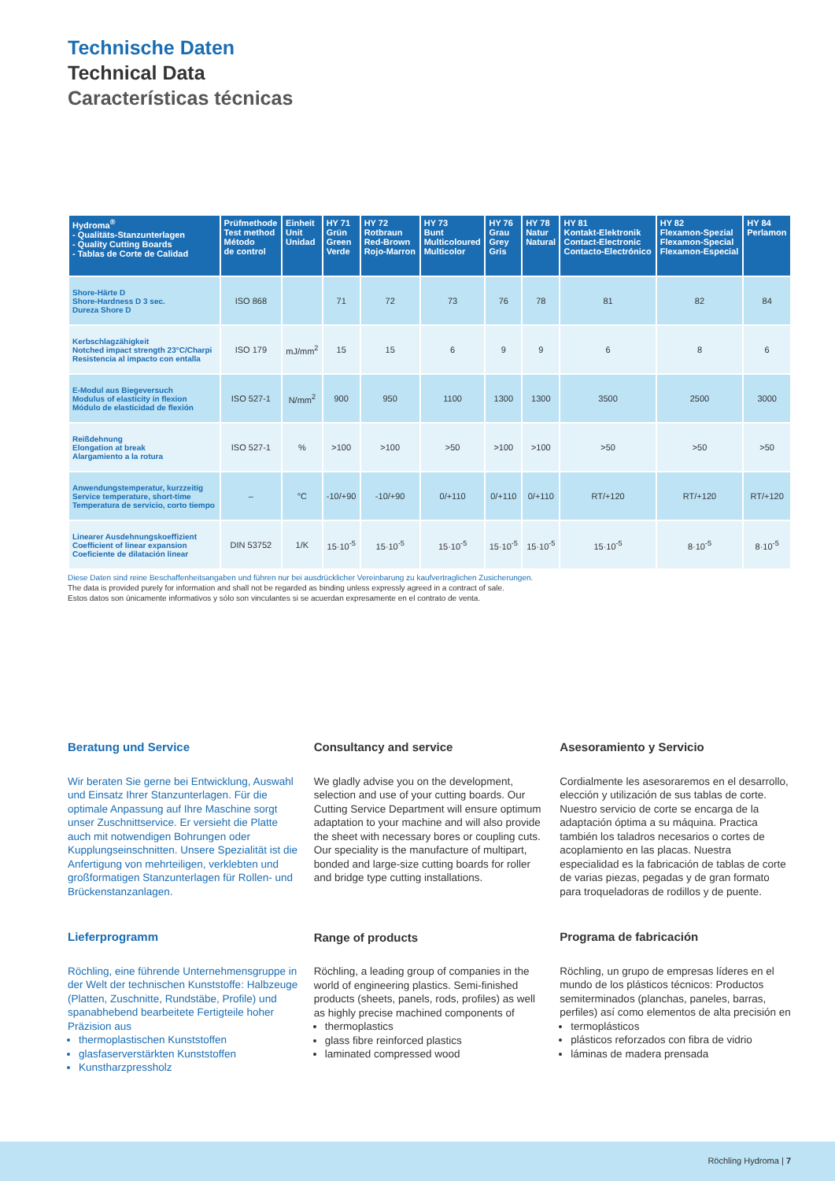Technische Daten
Technical Data
Características técnicas
| Hydroma<sup>®</sup> - Qualitäts-Stanzunterlagen - Quality Cutting Boards - Tablas de Corte de Calidad | Prüfmethode Test method Método de control | Einheit Unit Unidad | HY 71 Grün Green Verde | HY 72 Rotbraun Red-Brown Rojo-Marron | HY 73 Bunt Multicoloured Multicolor | HY 76 Grau Grey Gris | HY 78 Natur Natural | HY 81 Kontakt-Elektronik Contact-Electronic Contacto-Electrónico | HY 82 Flexamon-Spezial Flexamon-Special Flexamon-Especial | HY 84 Perlamon |
| --- | --- | --- | --- | --- | --- | --- | --- | --- | --- | --- |
| Shore-Härte D Shore-Hardness D 3 sec. Dureza Shore D | ISO 868 | | 71 | 72 | 73 | 76 | 78 | 81 | 82 | 84 |
| Kerbschlagzähigkeit Notched impact strength 23°C/Charpi Resistencia al impacto con entalla | ISO 179 | mJ/mm<sup>2</sup> | 15 | 15 | 6 | 9 | 9 | 6 | 8 | 6 |
| E-Modul aus Biegeversuch Modulus of elasticity in flexion Módulo de elasticidad de flexión | ISO 527-1 | N/mm<sup>2</sup> | 900 | 950 | 1100 | 1300 | 1300 | 3500 | 2500 | 3000 |
| Reißdehnung Elongation at break Alargamiento a la rotura | ISO 527-1 | % | >100 | >100 | >50 | >100 | >100 | >50 | >50 | >50 |
| Anwendungstemperatur, kurzzeitig Service temperature, short-time Temperatura de servicio, corto tiempo | – | °C | -10/+90 | -10/+90 | 0/+110 | 0/+110 | 0/+110 | RT/+120 | RT/+120 | RT/+120 |
| Linearer Ausdehnungskoeffizient Coefficient of linear expansion Coeficiente de dilatación linear | DIN 53752 | 1/K | 15·10<sup>-5</sup> | 15·10<sup>-5</sup> | 15·10<sup>-5</sup> | 15·10<sup>-5</sup> | 15·10<sup>-5</sup> | 15·10<sup>-5</sup> | 8·10<sup>-5</sup> | 8·10<sup>-5</sup> |
Diese Daten sind reine Beschaffenheitsangaben und führen nur bei ausdrücklicher Vereinbarung zu kaufvertraglichen Zusicherungen.
The data is provided purely for information and shall not be regarded as binding unless expressly agreed in a contract of sale.
Estos datos son únicamente informativos y sólo son vinculantes si se acuerdan expresamente en el contrato de venta.
Beratung und Service
Wir beraten Sie gerne bei Entwicklung, Auswahl und Einsatz Ihrer Stanzunterlagen. Für die optimale Anpassung auf Ihre Maschine sorgt unser Zuschnittservice. Er versieht die Platte auch mit notwendigen Bohrungen oder Kupplungseinschnitten. Unsere Spezialität ist die Anfertigung von mehrteiligen, verklebten und großformatigen Stanzunterlagen für Rollen- und Brückenstanzanlagen.
Lieferprogramm
Röchling, eine führende Unternehmensgruppe in der Welt der technischen Kunststoffe: Halbzeuge (Platten, Zuschnitte, Rundstäbe, Profile) und spanabhebend bearbeitete Fertigteile hoher Präzision aus
thermoplastischen Kunststoffen
glasfaserverstärkten Kunststoffen
Kunstharzpressholz
Consultancy and service
We gladly advise you on the development, selection and use of your cutting boards. Our Cutting Service Department will ensure optimum adaptation to your machine and will also provide the sheet with necessary bores or coupling cuts. Our speciality is the manufacture of multipart, bonded and large-size cutting boards for roller and bridge type cutting installations.
Range of products
Röchling, a leading group of companies in the world of engineering plastics. Semi-finished products (sheets, panels, rods, profiles) as well as highly precise machined components of
thermoplastics
glass fibre reinforced plastics
laminated compressed wood
Asesoramiento y Servicio
Cordialmente les asesoraremos en el desarrollo, elección y utilización de sus tablas de corte. Nuestro servicio de corte se encarga de la adaptación óptima a su máquina. Practica también los taladros necesarios o cortes de acoplamiento en las placas. Nuestra especialidad es la fabricación de tablas de corte de varias piezas, pegadas y de gran formato para troqueladoras de rodillos y de puente.
Programa de fabricación
Röchling, un grupo de empresas líderes en el mundo de los plásticos técnicos: Productos semiterminados (planchas, paneles, barras, perfiles) así como elementos de alta precisión en
termoplásticos
plásticos reforzados con fibra de vidrio
láminas de madera prensada
Röchling Hydroma | 7